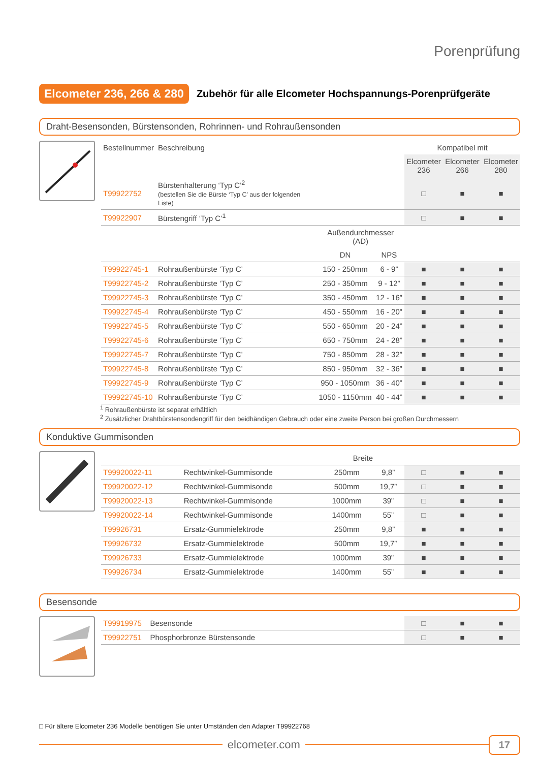Porenprüfung
Elcometer 236, 266 & 280 Zubehör für alle Elcometer Hochspannungs-Porenprüfgeräte
Draht-Besensonden, Bürstensonden, Rohrinnen- und Rohraußensonden
| Bestellnummer | Beschreibung | | | Kompatibel mit | | |
| --- | --- | --- | --- | --- | --- | --- |
| | | | | Elcometer 236 | Elcometer 266 | Elcometer 280 |
| T99922752 | Bürstenhalterung ‘Typ C’<sup>2</sup> (bestellen Sie die Bürste ‘Typ C’ aus der folgenden Liste) | | | □ | ■ | ■ |
| T99922907 | Bürstengriff ‘Typ C’<sup>1</sup> | | | □ | ■ | ■ |
| | | Außendurchmesser (AD) | | | | |
| | | DN | NPS | | | |
| T99922745-1 | Rohraußenbürste ‘Typ C’ | 150 - 250mm | 6 - 9” | ■ | ■ | ■ |
| T99922745-2 | Rohraußenbürste ‘Typ C’ | 250 - 350mm | 9 - 12” | ■ | ■ | ■ |
| T99922745-3 | Rohraußenbürste ‘Typ C’ | 350 - 450mm | 12 - 16” | ■ | ■ | ■ |
| T99922745-4 | Rohraußenbürste ‘Typ C’ | 450 - 550mm | 16 - 20” | ■ | ■ | ■ |
| T99922745-5 | Rohraußenbürste ‘Typ C’ | 550 - 650mm | 20 - 24” | ■ | ■ | ■ |
| T99922745-6 | Rohraußenbürste ‘Typ C’ | 650 - 750mm | 24 - 28” | ■ | ■ | ■ |
| T99922745-7 | Rohraußenbürste ‘Typ C’ | 750 - 850mm | 28 - 32” | ■ | ■ | ■ |
| T99922745-8 | Rohraußenbürste ‘Typ C’ | 850 - 950mm | 32 - 36” | ■ | ■ | ■ |
| T99922745-9 | Rohraußenbürste ‘Typ C’ | 950 - 1050mm | 36 - 40” | ■ | ■ | ■ |
| T99922745-10 | Rohraußenbürste ‘Typ C’ | 1050 - 1150mm | 40 - 44” | ■ | ■ | ■ |
<sup>1</sup> Rohraußenbürste ist separat erhältlich
<sup>2</sup> Zusätzlicher Drahtbürstensondengriff für den beidhändigen Gebrauch oder eine zweite Person bei großen Durchmessern
Konduktive Gummisonden
| | | Breite | | | | |
| T99920022-11 | Rechtwinkel-Gummisonde | 250mm | 9,8” | □ | ■ | ■ |
| T99920022-12 | Rechtwinkel-Gummisonde | 500mm | 19,7” | □ | ■ | ■ |
| T99920022-13 | Rechtwinkel-Gummisonde | 1000mm | 39” | □ | ■ | ■ |
| T99920022-14 | Rechtwinkel-Gummisonde | 1400mm | 55” | □ | ■ | ■ |
| T99926731 | Ersatz-Gummielektrode | 250mm | 9,8” | ■ | ■ | ■ |
| T99926732 | Ersatz-Gummielektrode | 500mm | 19,7” | ■ | ■ | ■ |
| T99926733 | Ersatz-Gummielektrode | 1000mm | 39” | ■ | ■ | ■ |
| T99926734 | Ersatz-Gummielektrode | 1400mm | 55” | ■ | ■ | ■ |
Besensonde
| T99919975 | Besensonde | | □ | ■ | ■ |
| T99922751 | Phosphorbronze Bürstensonde | | □ | ■ | ■ |
□ Für ältere Elcometer 236 Modelle benötigen Sie unter Umständen den Adapter T99922768
elcometer.com
17